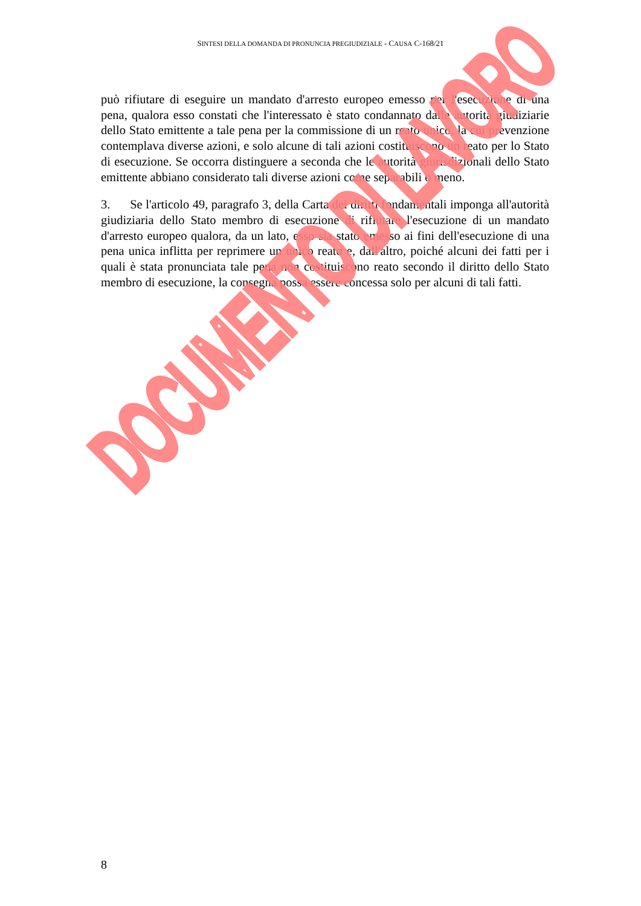SINTESI DELLA DOMANDA DI PRONUNCIA PREGIUDIZIALE - CAUSA C-168/21
può rifiutare di eseguire un mandato d'arresto europeo emesso per l'esecuzione di una pena, qualora esso constati che l'interessato è stato condannato dalle autorità giudiziarie dello Stato emittente a tale pena per la commissione di un reato unico, la cui prevenzione contemplava diverse azioni, e solo alcune di tali azioni costituiscono un reato per lo Stato di esecuzione. Se occorra distinguere a seconda che le autorità giurisdizionali dello Stato emittente abbiano considerato tali diverse azioni come separabili o meno.
3. Se l'articolo 49, paragrafo 3, della Carta dei diritti fondamentali imponga all'autorità giudiziaria dello Stato membro di esecuzione di rifiutare l'esecuzione di un mandato d'arresto europeo qualora, da un lato, esso sia stato emesso ai fini dell'esecuzione di una pena unica inflitta per reprimere un unico reato e, dall'altro, poiché alcuni dei fatti per i quali è stata pronunciata tale pena non costituiscono reato secondo il diritto dello Stato membro di esecuzione, la consegna possa essere concessa solo per alcuni di tali fatti.
DOCUMENTO DI LAVORO
8